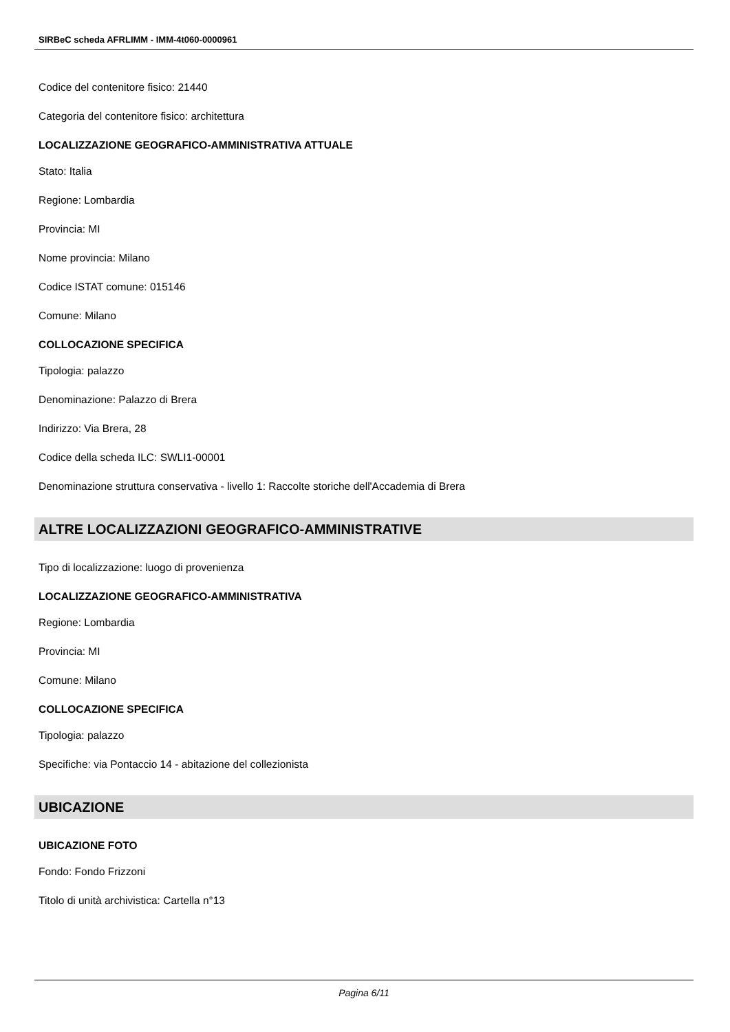SIRBeC scheda AFRLIMM - IMM-4t060-0000961
Codice del contenitore fisico: 21440
Categoria del contenitore fisico: architettura
LOCALIZZAZIONE GEOGRAFICO-AMMINISTRATIVA ATTUALE
Stato: Italia
Regione: Lombardia
Provincia: MI
Nome provincia: Milano
Codice ISTAT comune: 015146
Comune: Milano
COLLOCAZIONE SPECIFICA
Tipologia: palazzo
Denominazione: Palazzo di Brera
Indirizzo: Via Brera, 28
Codice della scheda ILC: SWLI1-00001
Denominazione struttura conservativa - livello 1: Raccolte storiche dell'Accademia di Brera
ALTRE LOCALIZZAZIONI GEOGRAFICO-AMMINISTRATIVE
Tipo di localizzazione: luogo di provenienza
LOCALIZZAZIONE GEOGRAFICO-AMMINISTRATIVA
Regione: Lombardia
Provincia: MI
Comune: Milano
COLLOCAZIONE SPECIFICA
Tipologia: palazzo
Specifiche: via Pontaccio 14 - abitazione del collezionista
UBICAZIONE
UBICAZIONE FOTO
Fondo: Fondo Frizzoni
Titolo di unità archivistica: Cartella n°13
Pagina 6/11